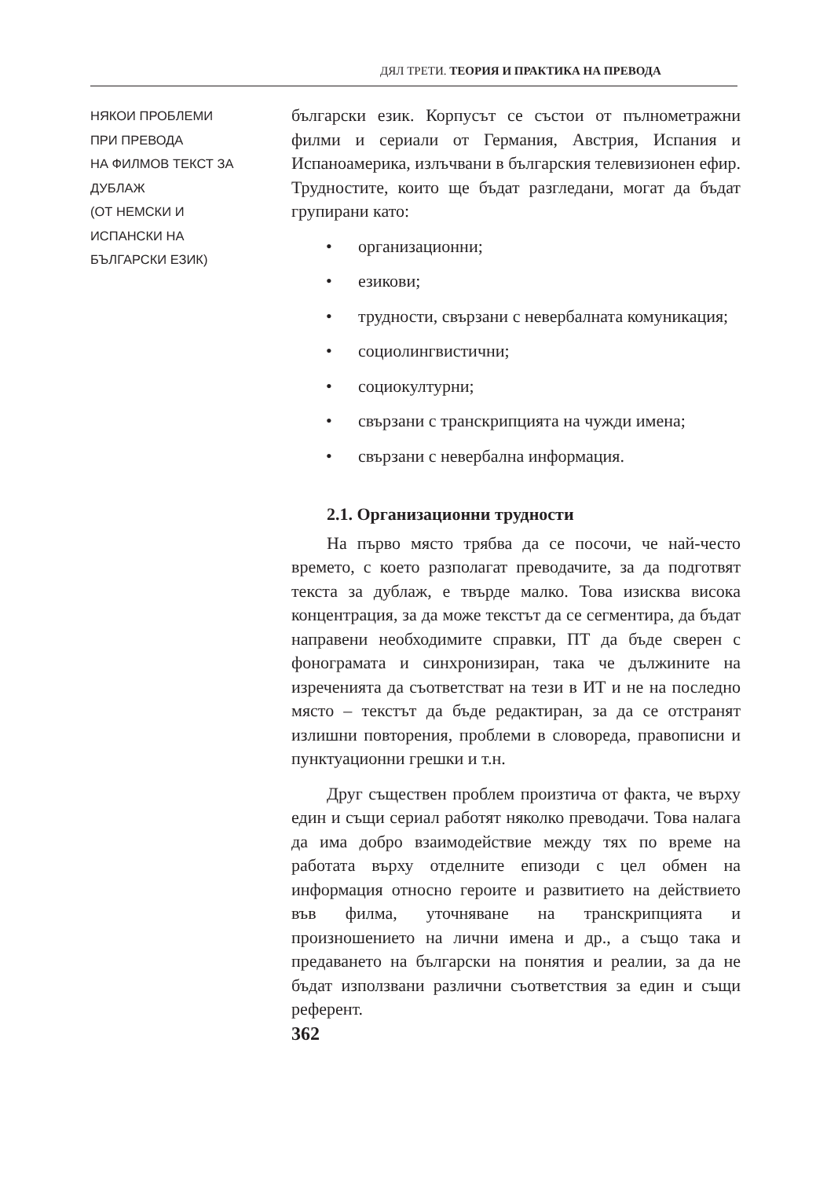ДЯЛ ТРЕТИ. ТЕОРИЯ И ПРАКТИКА НА ПРЕВОДА
НЯКОИ ПРОБЛЕМИ
ПРИ ПРЕВОДА
НА ФИЛМОВ ТЕКСТ ЗА ДУБЛАЖ
(ОТ НЕМСКИ И
ИСПАНСКИ НА
БЪЛГАРСКИ ЕЗИК)
български език. Корпусът се състои от пълнометражни филми и сериали от Германия, Австрия, Испания и Испаноамерика, излъчвани в българския телевизионен ефир. Трудностите, които ще бъдат разгледани, могат да бъдат групирани като:
• организационни;
• езикови;
• трудности, свързани с невербалната комуникация;
• социолингвистични;
• социокултурни;
• свързани с транскрипцията на чужди имена;
• свързани с невербална информация.
2.1. Организационни трудности
На първо място трябва да се посочи, че най-често времето, с което разполагат преводачите, за да подготвят текста за дублаж, е твърде малко. Това изисква висока концентрация, за да може текстът да се сегментира, да бъдат направени необходимите справки, ПТ да бъде сверен с фонограмата и синхронизиран, така че дължините на изреченията да съответстват на тези в ИТ и не на последно място – текстът да бъде редактиран, за да се отстранят излишни повторения, проблеми в словореда, правописни и пунктуационни грешки и т.н.
Друг съществен проблем произтича от факта, че върху един и същи сериал работят няколко преводачи. Това налага да има добро взаимодействие между тях по време на работата върху отделните епизоди с цел обмен на информация относно героите и развитието на действието във филма, уточняване на транскрипцията и произношението на лични имена и др., а също така и предаването на български на понятия и реалии, за да не бъдат използвани различни съответствия за един и същи референт.
362